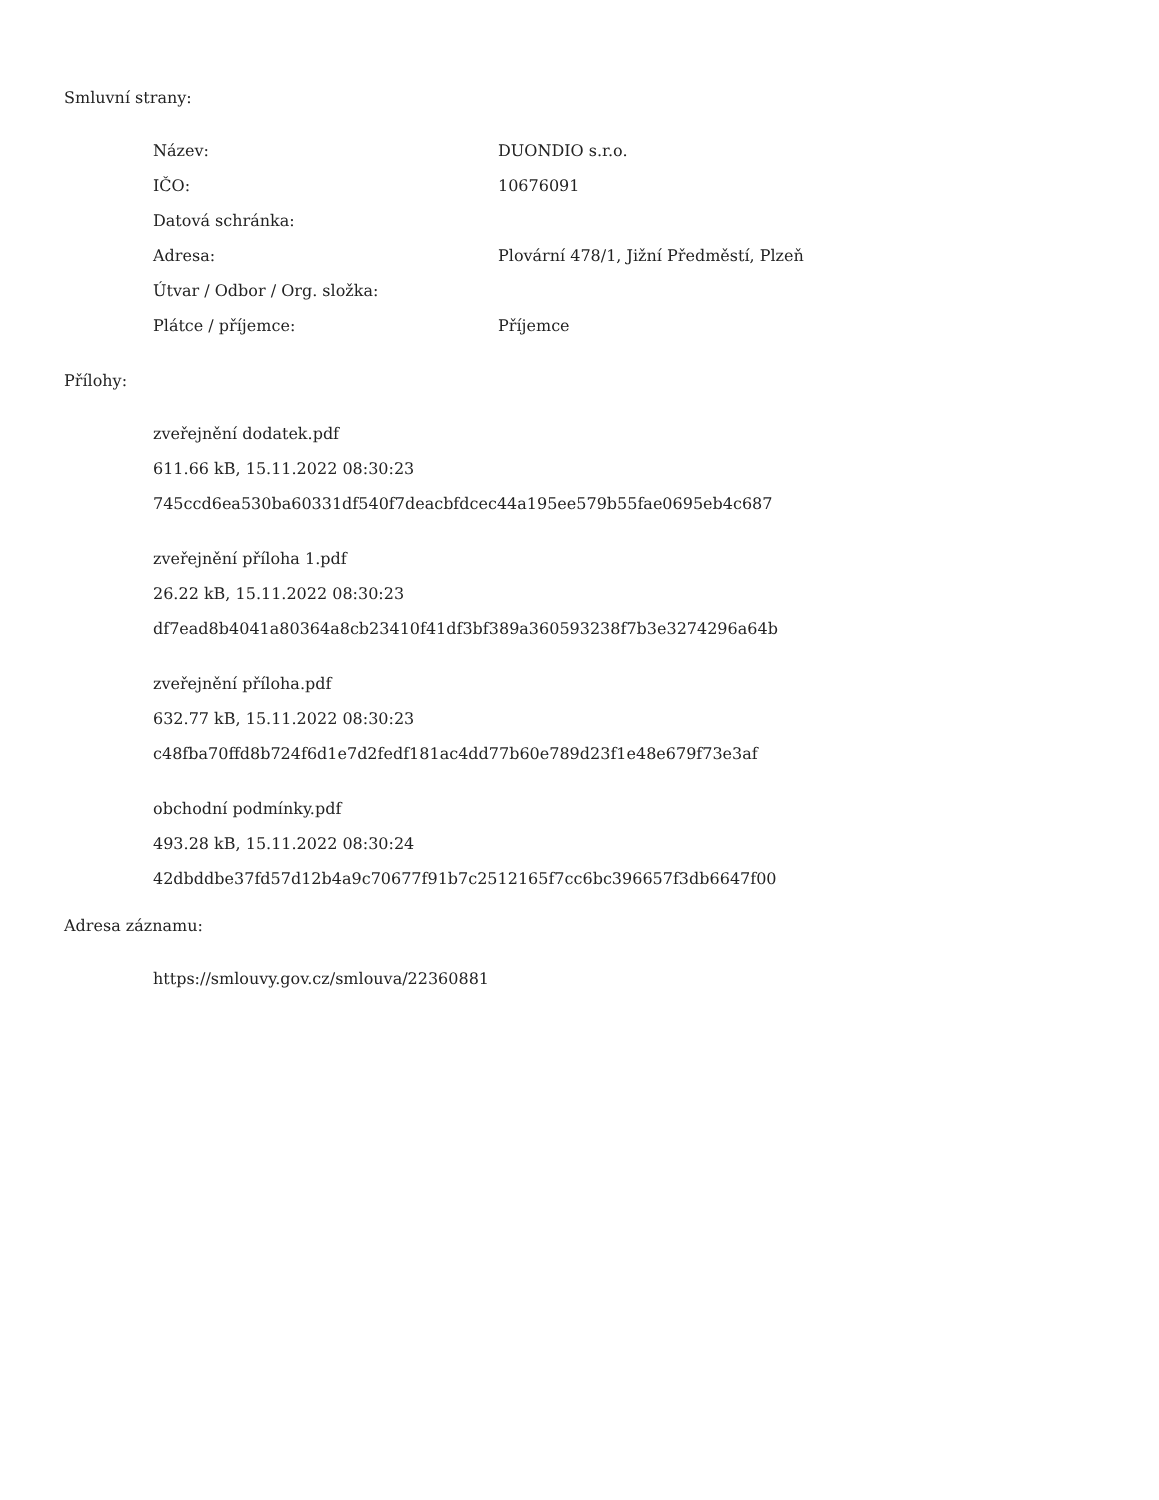Smluvní strany:
| Název: | DUONDIO s.r.o. |
| IČO: | 10676091 |
| Datová schránka: | |
| Adresa: | Plovární 478/1, Jižní Předměstí, Plzeň |
| Útvar / Odbor / Org. složka: | |
| Plátce / příjemce: | Příjemce |
Přílohy:
zveřejnění dodatek.pdf
611.66 kB, 15.11.2022 08:30:23
745ccd6ea530ba60331df540f7deacbfdcec44a195ee579b55fae0695eb4c687
zveřejnění příloha 1.pdf
26.22 kB, 15.11.2022 08:30:23
df7ead8b4041a80364a8cb23410f41df3bf389a360593238f7b3e3274296a64b
zveřejnění příloha.pdf
632.77 kB, 15.11.2022 08:30:23
c48fba70ffd8b724f6d1e7d2fedf181ac4dd77b60e789d23f1e48e679f73e3af
obchodní podmínky.pdf
493.28 kB, 15.11.2022 08:30:24
42dbddbe37fd57d12b4a9c70677f91b7c2512165f7cc6bc396657f3db6647f00
Adresa záznamu:
https://smlouvy.gov.cz/smlouva/22360881